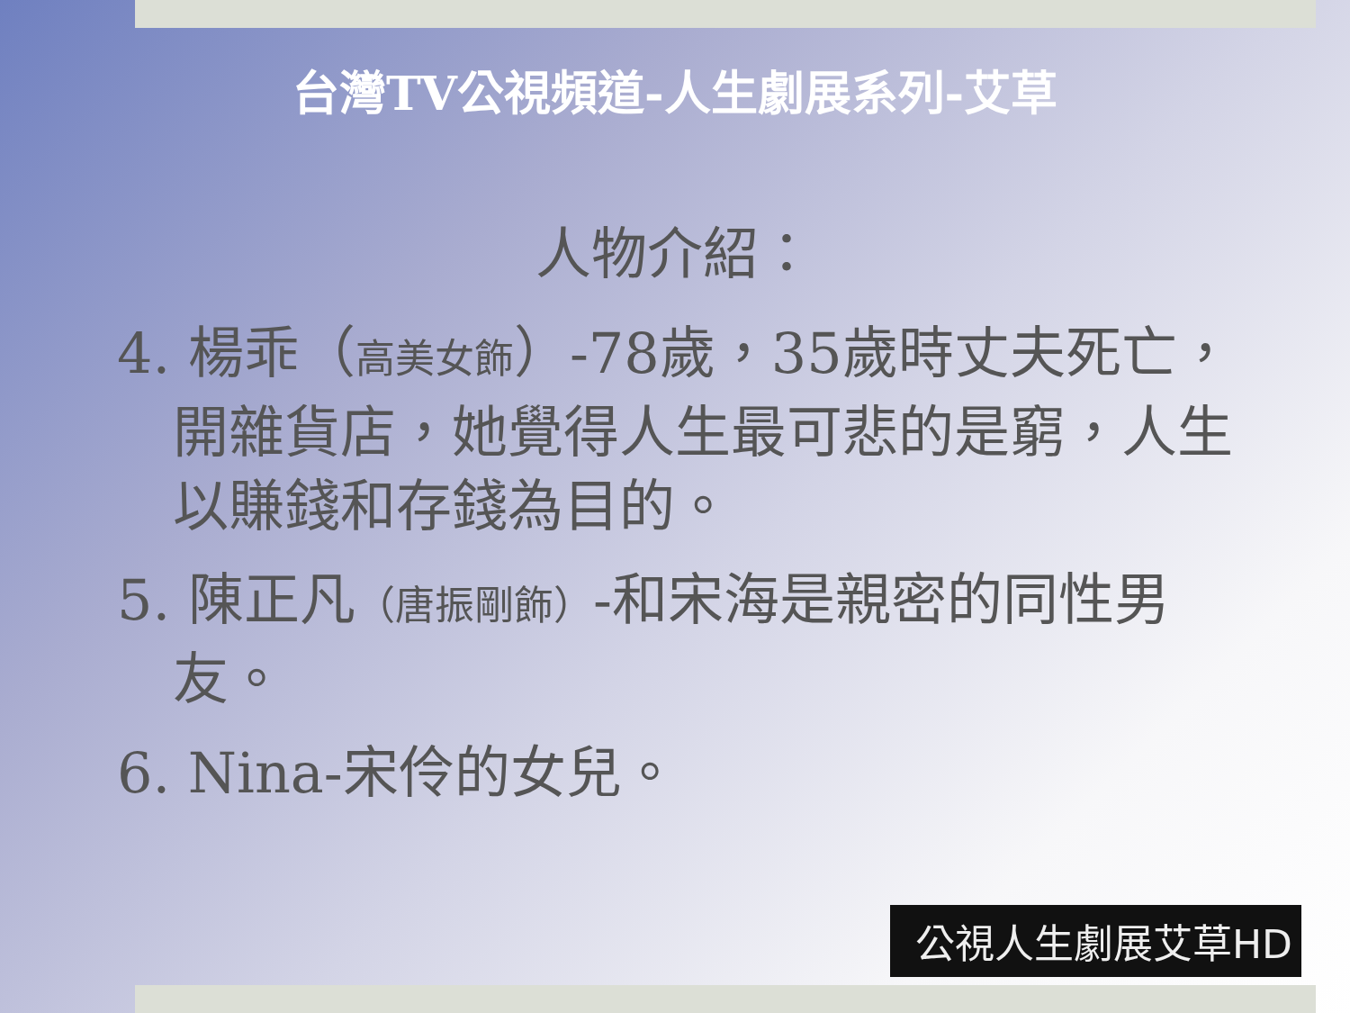台灣TV公視頻道-人生劇展系列-艾草
人物介紹：
4. 楊乖（高美女飾）-78歲，35歲時丈夫死亡，開雜貨店，她覺得人生最可悲的是窮，人生以賺錢和存錢為目的。
5. 陳正凡（唐振剛飾）-和宋海是親密的同性男友。
6. Nina-宋伶的女兒。
公視人生劇展艾草HD